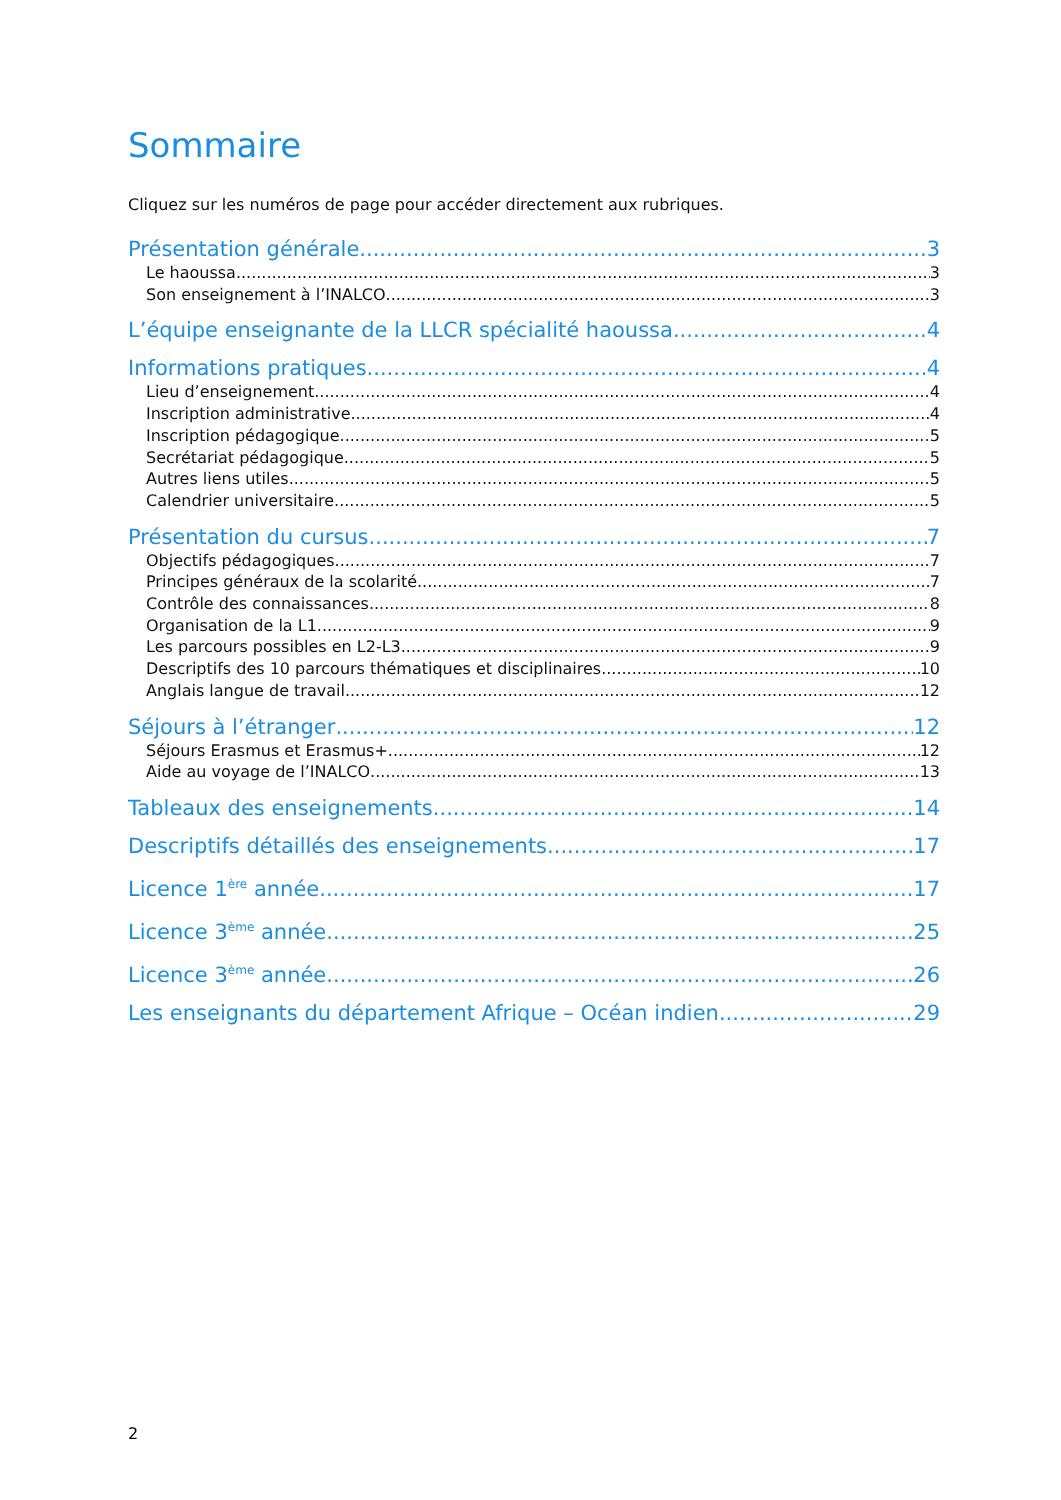Sommaire
Cliquez sur les numéros de page pour accéder directement aux rubriques.
Présentation générale 3
Le haoussa 3
Son enseignement à l’INALCO 3
L’équipe enseignante de la LLCR spécialité haoussa 4
Informations pratiques 4
Lieu d’enseignement 4
Inscription administrative 4
Inscription pédagogique 5
Secrétariat pédagogique 5
Autres liens utiles 5
Calendrier universitaire 5
Présentation du cursus 7
Objectifs pédagogiques 7
Principes généraux de la scolarité 7
Contrôle des connaissances 8
Organisation de la L1 9
Les parcours possibles en L2-L3 9
Descriptifs des 10 parcours thématiques et disciplinaires 10
Anglais langue de travail 12
Séjours à l’étranger 12
Séjours Erasmus et Erasmus+ 12
Aide au voyage de l’INALCO 13
Tableaux des enseignements 14
Descriptifs détaillés des enseignements 17
Licence 1<sup>ère</sup> année 17
Licence 3<sup>ème</sup> année 25
Licence 3<sup>ème</sup> année 26
Les enseignants du département Afrique – Océan indien 29
2